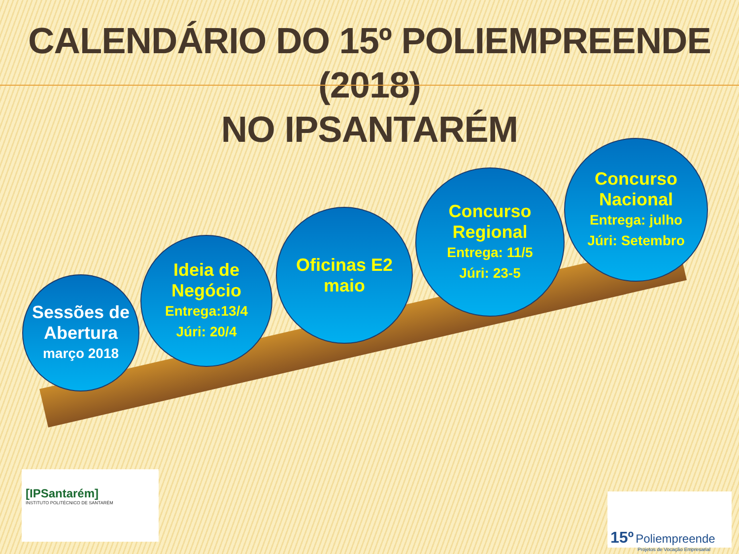CALENDÁRIO DO 15º POLIEMPREENDE (2018)
NO IPSANTARÉM
Sessões de Abertura
março 2018
Ideia de Negócio
Entrega:13/4
Júri: 20/4
Oficinas E2 maio
Concurso Regional
Entrega: 11/5
Júri: 23-5
Concurso Nacional
Entrega: julho
Júri: Setembro
[IPSantarém]
INSTITUTO POLITÉCNICO DE SANTARÉM
15º Poliempreende
Projetos de Vocação Empresarial